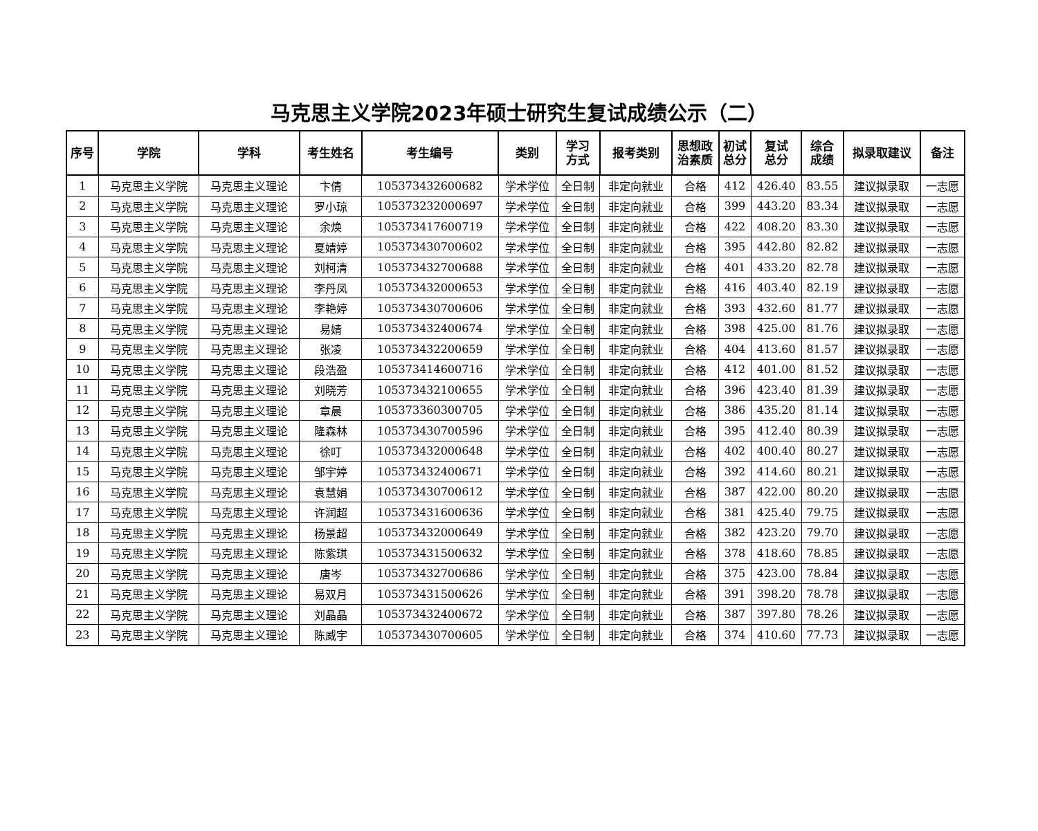马克思主义学院2023年硕士研究生复试成绩公示（二）
| 序号 | 学院 | 学科 | 考生姓名 | 考生编号 | 类别 | 学习 方式 | 报考类别 | 思想政 治素质 | 初试 总分 | 复试 总分 | 综合 成绩 | 拟录取建议 | 备注 |
| --- | --- | --- | --- | --- | --- | --- | --- | --- | --- | --- | --- | --- | --- |
| 1 | 马克思主义学院 | 马克思主义理论 | 卞倩 | 105373432600682 | 学术学位 | 全日制 | 非定向就业 | 合格 | 412 | 426.40 | 83.55 | 建议拟录取 | 一志愿 |
| 2 | 马克思主义学院 | 马克思主义理论 | 罗小琼 | 105373232000697 | 学术学位 | 全日制 | 非定向就业 | 合格 | 399 | 443.20 | 83.34 | 建议拟录取 | 一志愿 |
| 3 | 马克思主义学院 | 马克思主义理论 | 余焕 | 105373417600719 | 学术学位 | 全日制 | 非定向就业 | 合格 | 422 | 408.20 | 83.30 | 建议拟录取 | 一志愿 |
| 4 | 马克思主义学院 | 马克思主义理论 | 夏婧婷 | 105373430700602 | 学术学位 | 全日制 | 非定向就业 | 合格 | 395 | 442.80 | 82.82 | 建议拟录取 | 一志愿 |
| 5 | 马克思主义学院 | 马克思主义理论 | 刘柯清 | 105373432700688 | 学术学位 | 全日制 | 非定向就业 | 合格 | 401 | 433.20 | 82.78 | 建议拟录取 | 一志愿 |
| 6 | 马克思主义学院 | 马克思主义理论 | 李丹凤 | 105373432000653 | 学术学位 | 全日制 | 非定向就业 | 合格 | 416 | 403.40 | 82.19 | 建议拟录取 | 一志愿 |
| 7 | 马克思主义学院 | 马克思主义理论 | 李艳婷 | 105373430700606 | 学术学位 | 全日制 | 非定向就业 | 合格 | 393 | 432.60 | 81.77 | 建议拟录取 | 一志愿 |
| 8 | 马克思主义学院 | 马克思主义理论 | 易婧 | 105373432400674 | 学术学位 | 全日制 | 非定向就业 | 合格 | 398 | 425.00 | 81.76 | 建议拟录取 | 一志愿 |
| 9 | 马克思主义学院 | 马克思主义理论 | 张凌 | 105373432200659 | 学术学位 | 全日制 | 非定向就业 | 合格 | 404 | 413.60 | 81.57 | 建议拟录取 | 一志愿 |
| 10 | 马克思主义学院 | 马克思主义理论 | 段浩盈 | 105373414600716 | 学术学位 | 全日制 | 非定向就业 | 合格 | 412 | 401.00 | 81.52 | 建议拟录取 | 一志愿 |
| 11 | 马克思主义学院 | 马克思主义理论 | 刘晓芳 | 105373432100655 | 学术学位 | 全日制 | 非定向就业 | 合格 | 396 | 423.40 | 81.39 | 建议拟录取 | 一志愿 |
| 12 | 马克思主义学院 | 马克思主义理论 | 章晨 | 105373360300705 | 学术学位 | 全日制 | 非定向就业 | 合格 | 386 | 435.20 | 81.14 | 建议拟录取 | 一志愿 |
| 13 | 马克思主义学院 | 马克思主义理论 | 隆森林 | 105373430700596 | 学术学位 | 全日制 | 非定向就业 | 合格 | 395 | 412.40 | 80.39 | 建议拟录取 | 一志愿 |
| 14 | 马克思主义学院 | 马克思主义理论 | 徐叮 | 105373432000648 | 学术学位 | 全日制 | 非定向就业 | 合格 | 402 | 400.40 | 80.27 | 建议拟录取 | 一志愿 |
| 15 | 马克思主义学院 | 马克思主义理论 | 邹宇婷 | 105373432400671 | 学术学位 | 全日制 | 非定向就业 | 合格 | 392 | 414.60 | 80.21 | 建议拟录取 | 一志愿 |
| 16 | 马克思主义学院 | 马克思主义理论 | 袁慧娟 | 105373430700612 | 学术学位 | 全日制 | 非定向就业 | 合格 | 387 | 422.00 | 80.20 | 建议拟录取 | 一志愿 |
| 17 | 马克思主义学院 | 马克思主义理论 | 许润超 | 105373431600636 | 学术学位 | 全日制 | 非定向就业 | 合格 | 381 | 425.40 | 79.75 | 建议拟录取 | 一志愿 |
| 18 | 马克思主义学院 | 马克思主义理论 | 杨景超 | 105373432000649 | 学术学位 | 全日制 | 非定向就业 | 合格 | 382 | 423.20 | 79.70 | 建议拟录取 | 一志愿 |
| 19 | 马克思主义学院 | 马克思主义理论 | 陈紫琪 | 105373431500632 | 学术学位 | 全日制 | 非定向就业 | 合格 | 378 | 418.60 | 78.85 | 建议拟录取 | 一志愿 |
| 20 | 马克思主义学院 | 马克思主义理论 | 唐岑 | 105373432700686 | 学术学位 | 全日制 | 非定向就业 | 合格 | 375 | 423.00 | 78.84 | 建议拟录取 | 一志愿 |
| 21 | 马克思主义学院 | 马克思主义理论 | 易双月 | 105373431500626 | 学术学位 | 全日制 | 非定向就业 | 合格 | 391 | 398.20 | 78.78 | 建议拟录取 | 一志愿 |
| 22 | 马克思主义学院 | 马克思主义理论 | 刘晶晶 | 105373432400672 | 学术学位 | 全日制 | 非定向就业 | 合格 | 387 | 397.80 | 78.26 | 建议拟录取 | 一志愿 |
| 23 | 马克思主义学院 | 马克思主义理论 | 陈威宇 | 105373430700605 | 学术学位 | 全日制 | 非定向就业 | 合格 | 374 | 410.60 | 77.73 | 建议拟录取 | 一志愿 |